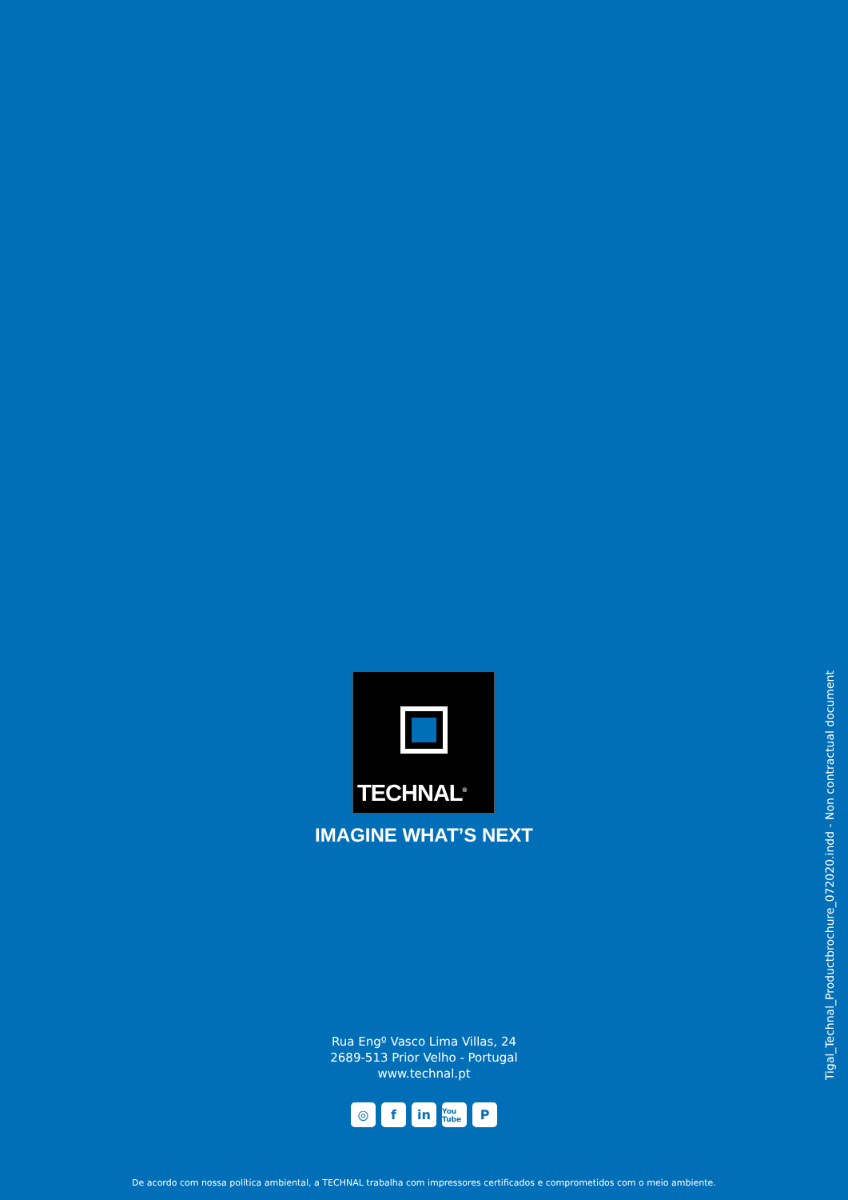TECHNAL<sup>®</sup>
IMAGINE WHAT’S NEXT
Rua Engº Vasco Lima Villas, 24
2689-513 Prior Velho - Portugal
www.technal.pt
◎ f in You Tube P
De acordo com nossa política ambiental, a TECHNAL trabalha com impressores certificados e comprometidos com o meio ambiente.
Tigal_Technal_Productbrochure_072020.indd - Non contractual document